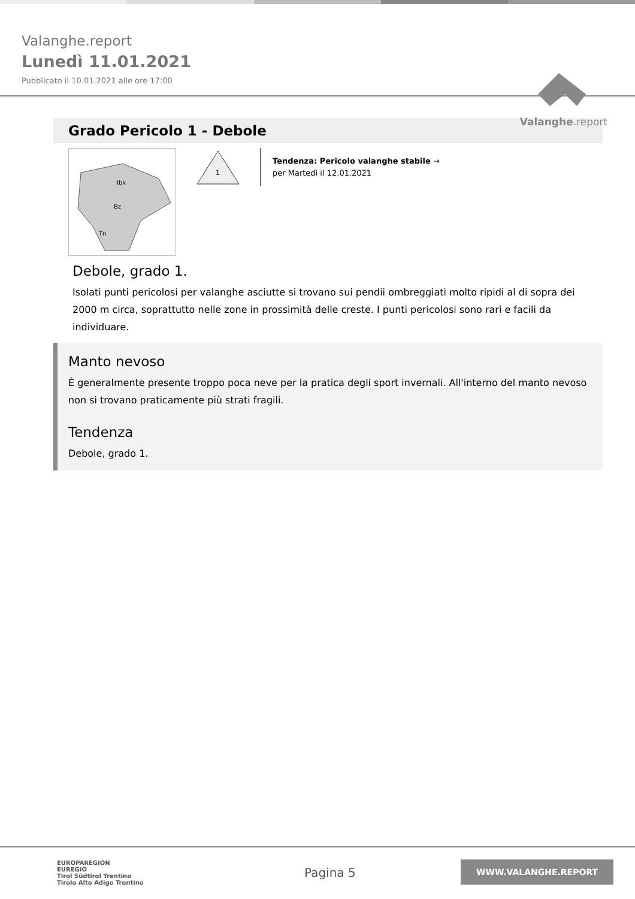Valanghe.report
Lunedì 11.01.2021
Pubblicato il 10.01.2021 alle ore 17:00
Valanghe.report
Grado Pericolo 1 - Debole
Ibk
Bz
Tn
1
Tendenza: Pericolo valanghe stabile →
per Martedì il 12.01.2021
Debole, grado 1.
Isolati punti pericolosi per valanghe asciutte si trovano sui pendii ombreggiati molto ripidi al di sopra dei 2000 m circa, soprattutto nelle zone in prossimità delle creste. I punti pericolosi sono rari e facili da individuare.
Manto nevoso
È generalmente presente troppo poca neve per la pratica degli sport invernali. All'interno del manto nevoso non si trovano praticamente più strati fragili.
Tendenza
Debole, grado 1.
EUROPAREGION
EUREGIO
Tirol Südtirol Trentino
Tirolo Alto Adige Trentino
Pagina 5
WWW.VALANGHE.REPORT